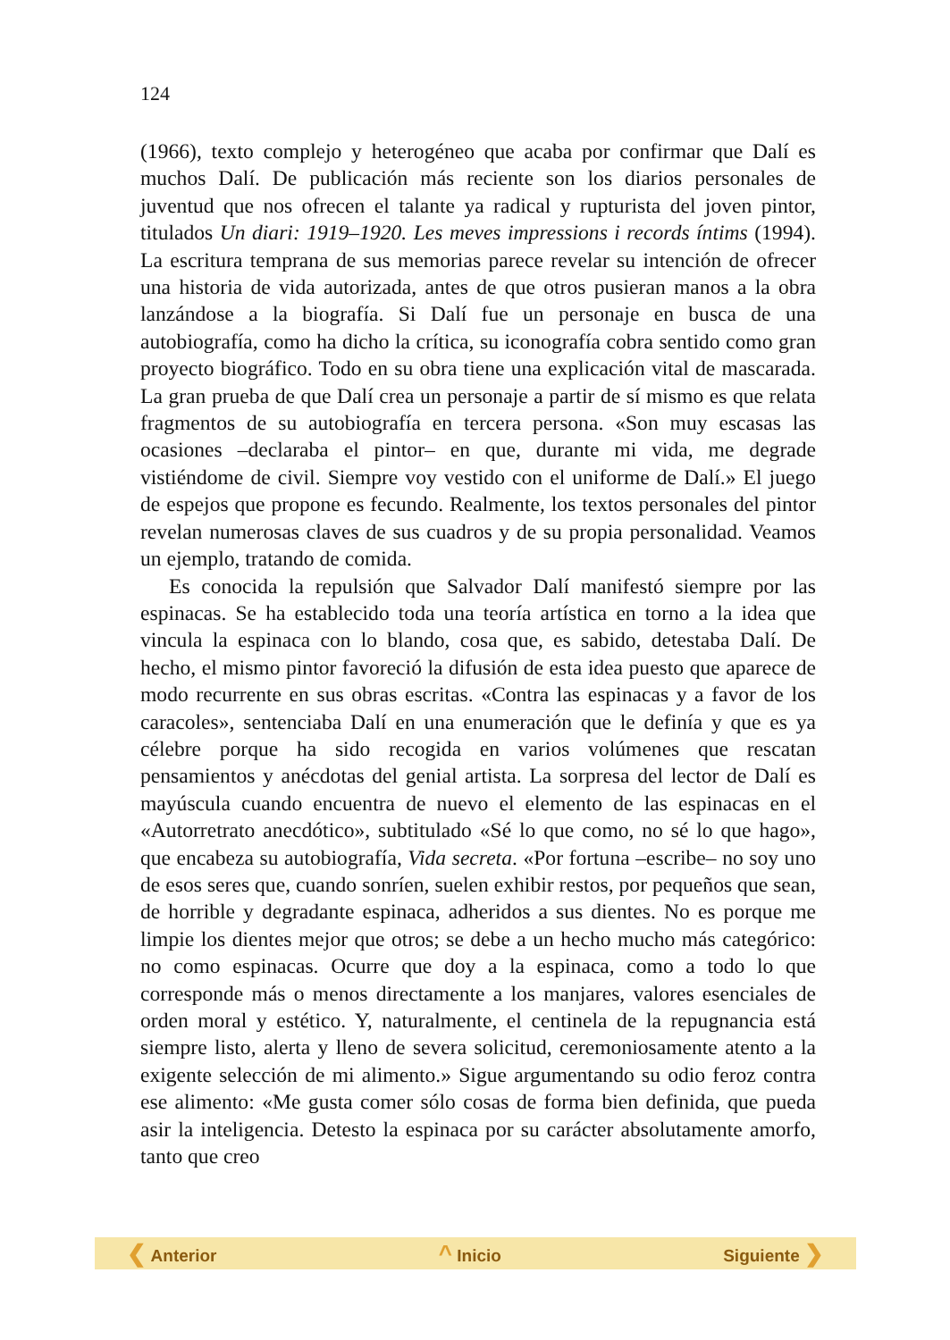124
(1966), texto complejo y heterogéneo que acaba por confirmar que Dalí es muchos Dalí. De publicación más reciente son los diarios personales de juventud que nos ofrecen el talante ya radical y rupturista del joven pintor, titulados Un diari: 1919–1920. Les meves impressions i records íntims (1994). La escritura temprana de sus memorias parece revelar su intención de ofrecer una historia de vida autorizada, antes de que otros pusieran manos a la obra lanzándose a la biografía. Si Dalí fue un personaje en busca de una autobiografía, como ha dicho la crítica, su iconografía cobra sentido como gran proyecto biográfico. Todo en su obra tiene una explicación vital de mascarada. La gran prueba de que Dalí crea un personaje a partir de sí mismo es que relata fragmentos de su autobiografía en tercera persona. «Son muy escasas las ocasiones –declaraba el pintor– en que, durante mi vida, me degrade vistiéndome de civil. Siempre voy vestido con el uniforme de Dalí.» El juego de espejos que propone es fecundo. Realmente, los textos personales del pintor revelan numerosas claves de sus cuadros y de su propia personalidad. Veamos un ejemplo, tratando de comida.
Es conocida la repulsión que Salvador Dalí manifestó siempre por las espinacas. Se ha establecido toda una teoría artística en torno a la idea que vincula la espinaca con lo blando, cosa que, es sabido, detestaba Dalí. De hecho, el mismo pintor favoreció la difusión de esta idea puesto que aparece de modo recurrente en sus obras escritas. «Contra las espinacas y a favor de los caracoles», sentenciaba Dalí en una enumeración que le definía y que es ya célebre porque ha sido recogida en varios volúmenes que rescatan pensamientos y anécdotas del genial artista. La sorpresa del lector de Dalí es mayúscula cuando encuentra de nuevo el elemento de las espinacas en el «Autorretrato anecdótico», subtitulado «Sé lo que como, no sé lo que hago», que encabeza su autobiografía, Vida secreta. «Por fortuna –escribe– no soy uno de esos seres que, cuando sonríen, suelen exhibir restos, por pequeños que sean, de horrible y degradante espinaca, adheridos a sus dientes. No es porque me limpie los dientes mejor que otros; se debe a un hecho mucho más categórico: no como espinacas. Ocurre que doy a la espinaca, como a todo lo que corresponde más o menos directamente a los manjares, valores esenciales de orden moral y estético. Y, naturalmente, el centinela de la repugnancia está siempre listo, alerta y lleno de severa solicitud, ceremoniosamente atento a la exigente selección de mi alimento.» Sigue argumentando su odio feroz contra ese alimento: «Me gusta comer sólo cosas de forma bien definida, que pueda asir la inteligencia. Detesto la espinaca por su carácter absolutamente amorfo, tanto que creo
❮ Anterior ^ Inicio Siguiente ❯